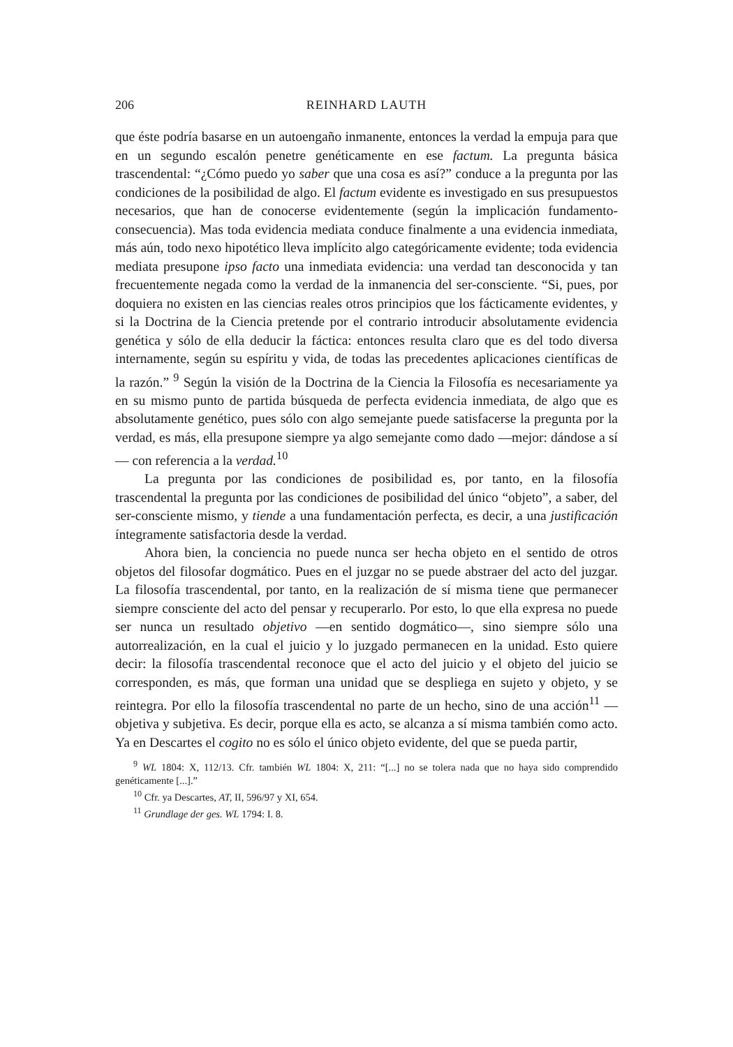206 REINHARD LAUTH
que éste podría basarse en un autoengaño inmanente, entonces la verdad la empuja para que en un segundo escalón penetre genéticamente en ese factum. La pregunta básica trascendental: “¿Cómo puedo yo saber que una cosa es así?” conduce a la pregunta por las condiciones de la posibilidad de algo. El factum evidente es investigado en sus presupuestos necesarios, que han de conocerse evidentemente (según la implicación fundamento-consecuencia). Mas toda evidencia mediata conduce finalmente a una evidencia inmediata, más aún, todo nexo hipotético lleva implícito algo categóricamente evidente; toda evidencia mediata presupone ipso facto una inmediata evidencia: una verdad tan desconocida y tan frecuentemente negada como la verdad de la inmanencia del ser-consciente. “Si, pues, por doquiera no existen en las ciencias reales otros principios que los fácticamente evidentes, y si la Doctrina de la Ciencia pretende por el contrario introducir absolutamente evidencia genética y sólo de ella deducir la fáctica: entonces resulta claro que es del todo diversa internamente, según su espíritu y vida, de todas las precedentes aplicaciones científicas de la razón.” <sup>9</sup> Según la visión de la Doctrina de la Ciencia la Filosofía es necesariamente ya en su mismo punto de partida búsqueda de perfecta evidencia inmediata, de algo que es absolutamente genético, pues sólo con algo semejante puede satisfacerse la pregunta por la verdad, es más, ella presupone siempre ya algo semejante como dado —mejor: dándose a sí— con referencia a la verdad.<sup>10</sup>
La pregunta por las condiciones de posibilidad es, por tanto, en la filosofía trascendental la pregunta por las condiciones de posibilidad del único “objeto”, a saber, del ser-consciente mismo, y tiende a una fundamentación perfecta, es decir, a una justificación íntegramente satisfactoria desde la verdad.
Ahora bien, la conciencia no puede nunca ser hecha objeto en el sentido de otros objetos del filosofar dogmático. Pues en el juzgar no se puede abstraer del acto del juzgar. La filosofía trascendental, por tanto, en la realización de sí misma tiene que permanecer siempre consciente del acto del pensar y recuperarlo. Por esto, lo que ella expresa no puede ser nunca un resultado objetivo —en sentido dogmático—, sino siempre sólo una autorrealización, en la cual el juicio y lo juzgado permanecen en la unidad. Esto quiere decir: la filosofía trascendental reconoce que el acto del juicio y el objeto del juicio se corresponden, es más, que forman una unidad que se despliega en sujeto y objeto, y se reintegra. Por ello la filosofía trascendental no parte de un hecho, sino de una acción<sup>11</sup> —objetiva y subjetiva. Es decir, porque ella es acto, se alcanza a sí misma también como acto. Ya en Descartes el cogito no es sólo el único objeto evidente, del que se pueda partir,
<sup>9</sup> WL 1804: X, 112/13. Cfr. también WL 1804: X, 211: “[...] no se tolera nada que no haya sido comprendido genéticamente [...].”
<sup>10</sup> Cfr. ya Descartes, AT, II, 596/97 y XI, 654.
<sup>11</sup> Grundlage der ges. WL 1794: I. 8.